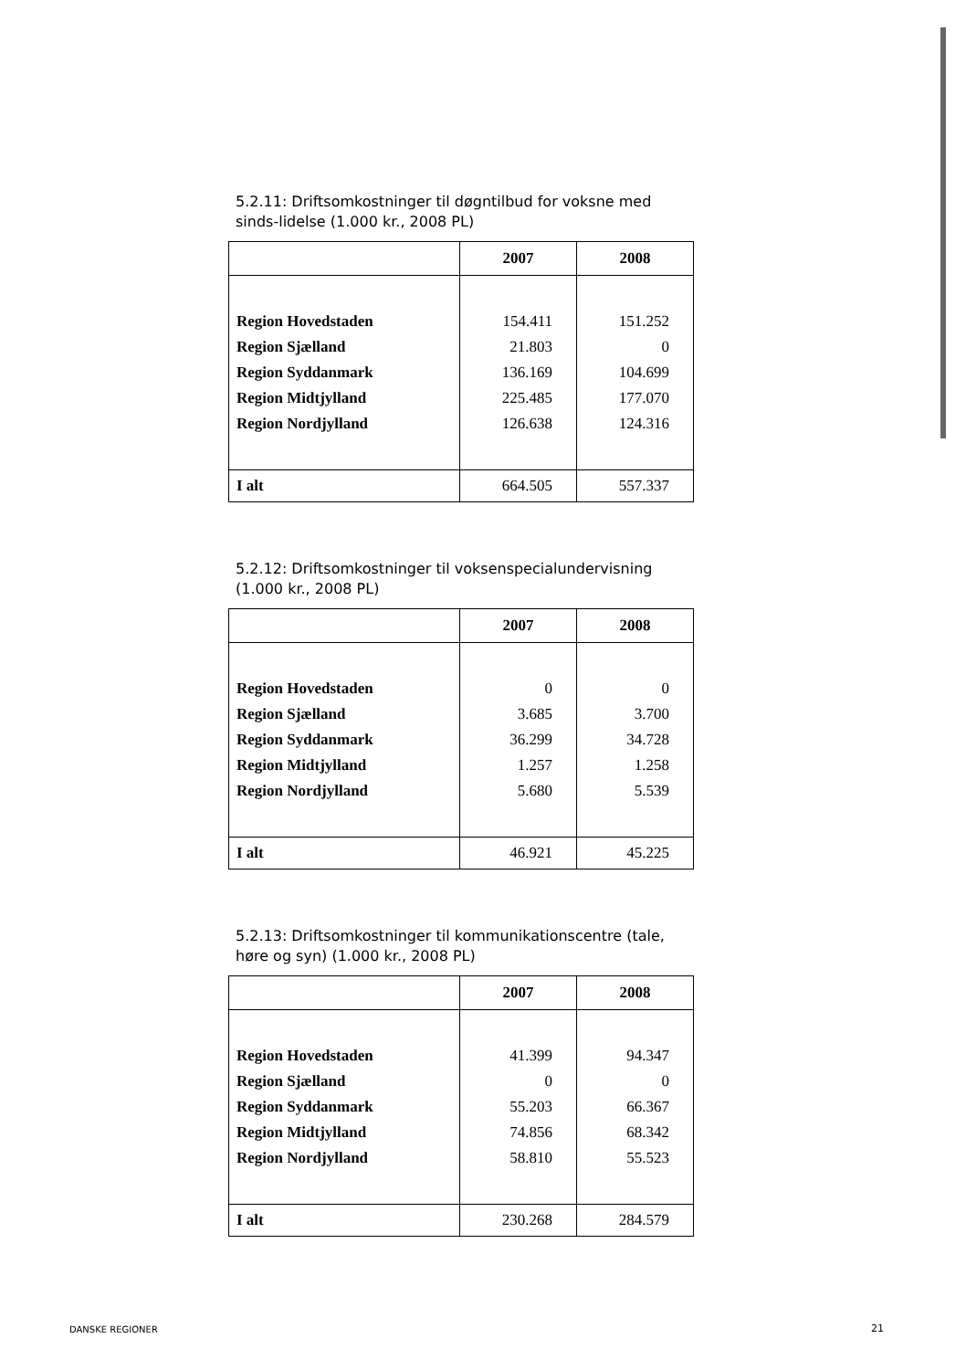5.2.11: Driftsomkostninger til døgntilbud for voksne med sinds-lidelse (1.000 kr., 2008 PL)
| | 2007 | 2008 |
| --- | --- | --- |
| Region Hovedstaden | 154.411 | 151.252 |
| Region Sjælland | 21.803 | 0 |
| Region Syddanmark | 136.169 | 104.699 |
| Region Midtjylland | 225.485 | 177.070 |
| Region Nordjylland | 126.638 | 124.316 |
| I alt | 664.505 | 557.337 |
5.2.12: Driftsomkostninger til voksenspecialundervisning (1.000 kr., 2008 PL)
| | 2007 | 2008 |
| --- | --- | --- |
| Region Hovedstaden | 0 | 0 |
| Region Sjælland | 3.685 | 3.700 |
| Region Syddanmark | 36.299 | 34.728 |
| Region Midtjylland | 1.257 | 1.258 |
| Region Nordjylland | 5.680 | 5.539 |
| I alt | 46.921 | 45.225 |
5.2.13: Driftsomkostninger til kommunikationscentre (tale, høre og syn) (1.000 kr., 2008 PL)
| | 2007 | 2008 |
| --- | --- | --- |
| Region Hovedstaden | 41.399 | 94.347 |
| Region Sjælland | 0 | 0 |
| Region Syddanmark | 55.203 | 66.367 |
| Region Midtjylland | 74.856 | 68.342 |
| Region Nordjylland | 58.810 | 55.523 |
| I alt | 230.268 | 284.579 |
DANSKE REGIONER 21